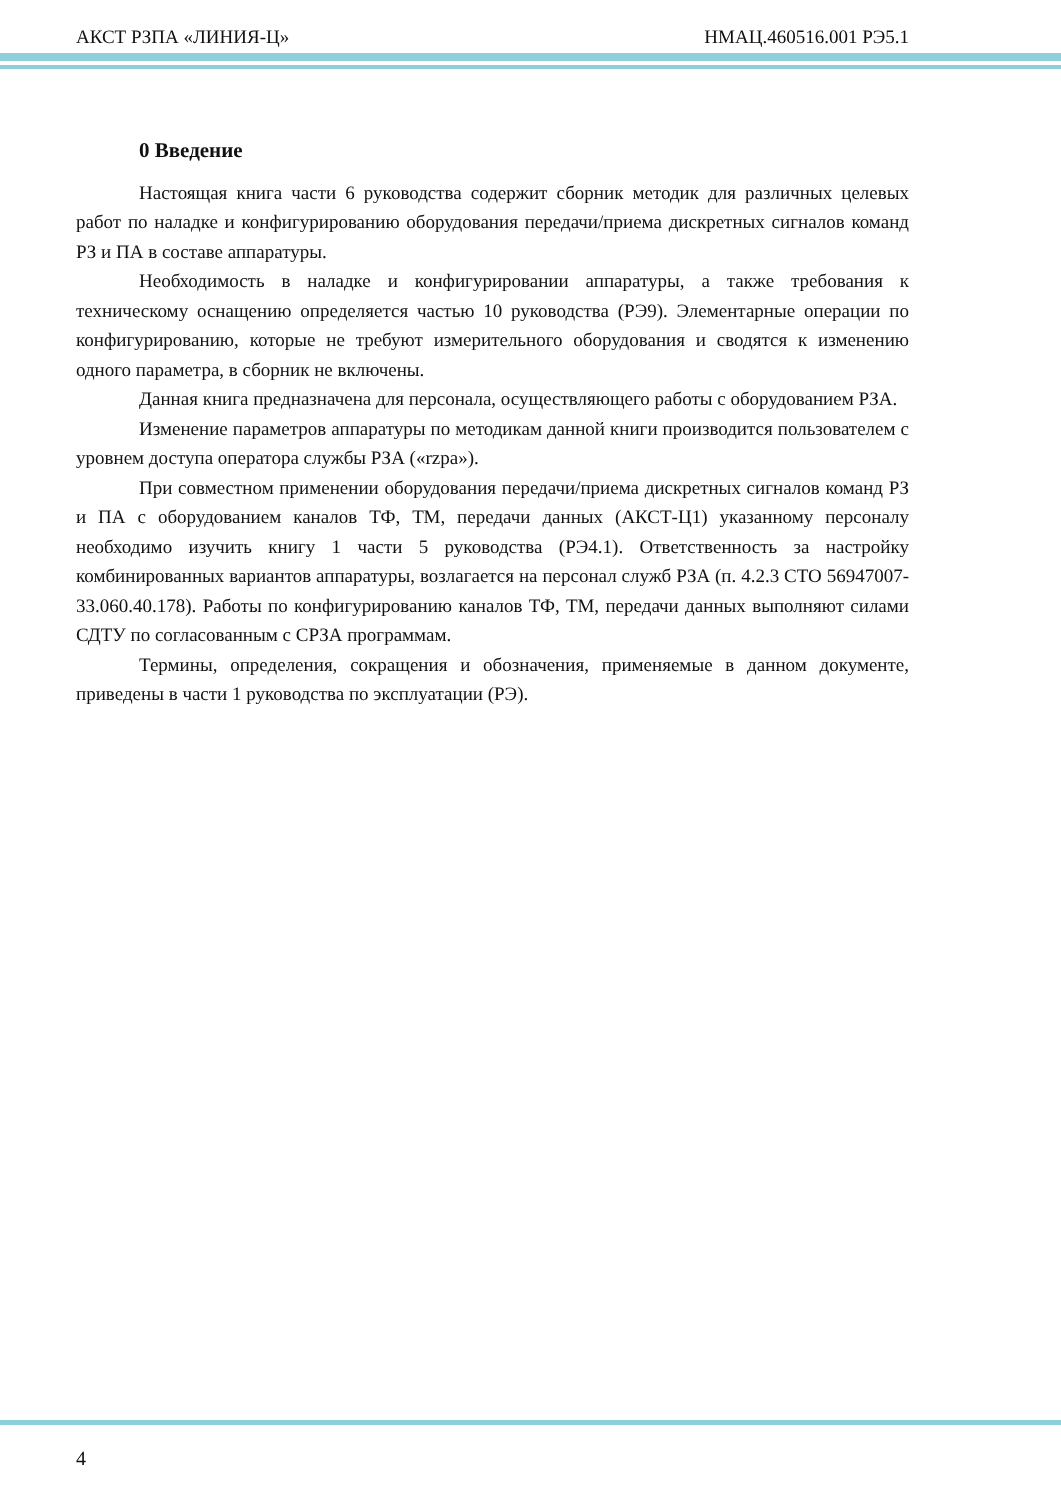АКСТ РЗПА «ЛИНИЯ-Ц» НМАЦ.460516.001 РЭ5.1
0 Введение
Настоящая книга части 6 руководства содержит сборник методик для различных целевых работ по наладке и конфигурированию оборудования передачи/приема дискретных сигналов команд РЗ и ПА в составе аппаратуры.
Необходимость в наладке и конфигурировании аппаратуры, а также требования к техническому оснащению определяется частью 10 руководства (РЭ9). Элементарные операции по конфигурированию, которые не требуют измерительного оборудования и сводятся к изменению одного параметра, в сборник не включены.
Данная книга предназначена для персонала, осуществляющего работы с оборудованием РЗА.
Изменение параметров аппаратуры по методикам данной книги производится пользователем с уровнем доступа оператора службы РЗА («rzpa»).
При совместном применении оборудования передачи/приема дискретных сигналов команд РЗ и ПА с оборудованием каналов ТФ, ТМ, передачи данных (АКСТ-Ц1) указанному персоналу необходимо изучить книгу 1 части 5 руководства (РЭ4.1). Ответственность за настройку комбинированных вариантов аппаратуры, возлагается на персонал служб РЗА (п. 4.2.3 СТО 56947007-33.060.40.178). Работы по конфигурированию каналов ТФ, ТМ, передачи данных выполняют силами СДТУ по согласованным с СРЗА программам.
Термины, определения, сокращения и обозначения, применяемые в данном документе, приведены в части 1 руководства по эксплуатации (РЭ).
4